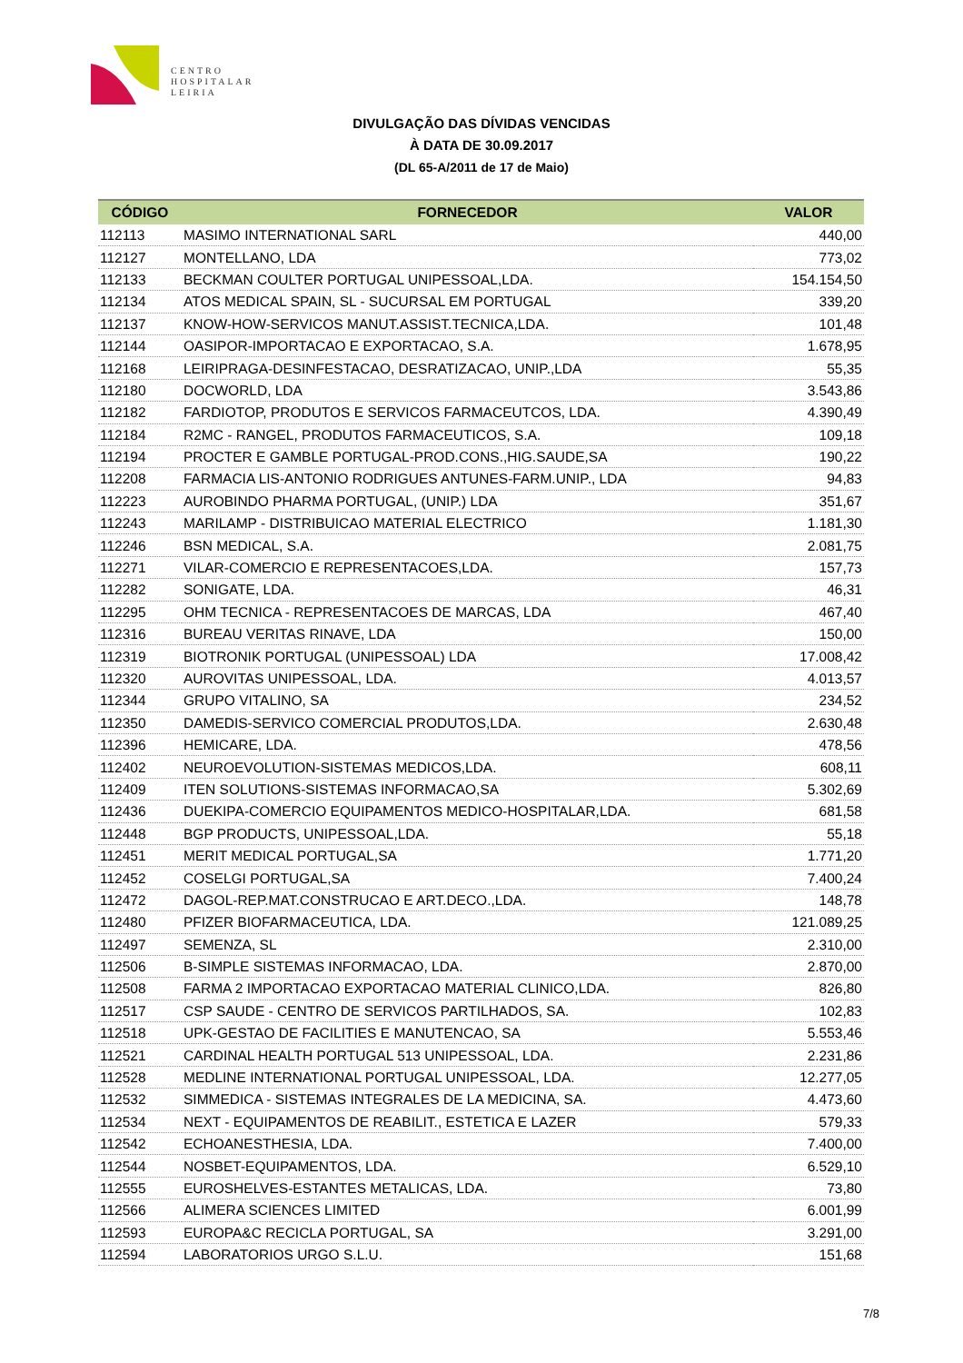CENTRO
HOSPITALAR
LEIRIA
DIVULGAÇÃO DAS DÍVIDAS VENCIDAS
À DATA DE 30.09.2017
(DL 65-A/2011 de 17 de Maio)
| CÓDIGO | FORNECEDOR | VALOR |
| --- | --- | --- |
| 112113 | MASIMO INTERNATIONAL SARL | 440,00 |
| 112127 | MONTELLANO, LDA | 773,02 |
| 112133 | BECKMAN COULTER PORTUGAL UNIPESSOAL,LDA. | 154.154,50 |
| 112134 | ATOS MEDICAL SPAIN, SL - SUCURSAL EM PORTUGAL | 339,20 |
| 112137 | KNOW-HOW-SERVICOS MANUT.ASSIST.TECNICA,LDA. | 101,48 |
| 112144 | OASIPOR-IMPORTACAO E EXPORTACAO, S.A. | 1.678,95 |
| 112168 | LEIRIPRAGA-DESINFESTACAO, DESRATIZACAO, UNIP.,LDA | 55,35 |
| 112180 | DOCWORLD, LDA | 3.543,86 |
| 112182 | FARDIOTOP, PRODUTOS E SERVICOS FARMACEUTCOS, LDA. | 4.390,49 |
| 112184 | R2MC - RANGEL, PRODUTOS FARMACEUTICOS, S.A. | 109,18 |
| 112194 | PROCTER E GAMBLE PORTUGAL-PROD.CONS.,HIG.SAUDE,SA | 190,22 |
| 112208 | FARMACIA LIS-ANTONIO RODRIGUES ANTUNES-FARM.UNIP., LDA | 94,83 |
| 112223 | AUROBINDO PHARMA PORTUGAL, (UNIP.) LDA | 351,67 |
| 112243 | MARILAMP - DISTRIBUICAO MATERIAL ELECTRICO | 1.181,30 |
| 112246 | BSN MEDICAL, S.A. | 2.081,75 |
| 112271 | VILAR-COMERCIO E REPRESENTACOES,LDA. | 157,73 |
| 112282 | SONIGATE, LDA. | 46,31 |
| 112295 | OHM TECNICA - REPRESENTACOES DE MARCAS, LDA | 467,40 |
| 112316 | BUREAU VERITAS RINAVE, LDA | 150,00 |
| 112319 | BIOTRONIK PORTUGAL (UNIPESSOAL) LDA | 17.008,42 |
| 112320 | AUROVITAS UNIPESSOAL, LDA. | 4.013,57 |
| 112344 | GRUPO VITALINO, SA | 234,52 |
| 112350 | DAMEDIS-SERVICO COMERCIAL PRODUTOS,LDA. | 2.630,48 |
| 112396 | HEMICARE, LDA. | 478,56 |
| 112402 | NEUROEVOLUTION-SISTEMAS MEDICOS,LDA. | 608,11 |
| 112409 | ITEN SOLUTIONS-SISTEMAS INFORMACAO,SA | 5.302,69 |
| 112436 | DUEKIPA-COMERCIO EQUIPAMENTOS MEDICO-HOSPITALAR,LDA. | 681,58 |
| 112448 | BGP PRODUCTS, UNIPESSOAL,LDA. | 55,18 |
| 112451 | MERIT MEDICAL PORTUGAL,SA | 1.771,20 |
| 112452 | COSELGI PORTUGAL,SA | 7.400,24 |
| 112472 | DAGOL-REP.MAT.CONSTRUCAO E ART.DECO.,LDA. | 148,78 |
| 112480 | PFIZER BIOFARMACEUTICA, LDA. | 121.089,25 |
| 112497 | SEMENZA, SL | 2.310,00 |
| 112506 | B-SIMPLE SISTEMAS INFORMACAO, LDA. | 2.870,00 |
| 112508 | FARMA 2 IMPORTACAO EXPORTACAO MATERIAL CLINICO,LDA. | 826,80 |
| 112517 | CSP SAUDE - CENTRO DE SERVICOS PARTILHADOS, SA. | 102,83 |
| 112518 | UPK-GESTAO DE FACILITIES E MANUTENCAO, SA | 5.553,46 |
| 112521 | CARDINAL HEALTH PORTUGAL 513 UNIPESSOAL, LDA. | 2.231,86 |
| 112528 | MEDLINE INTERNATIONAL PORTUGAL UNIPESSOAL, LDA. | 12.277,05 |
| 112532 | SIMMEDICA - SISTEMAS INTEGRALES DE LA MEDICINA, SA. | 4.473,60 |
| 112534 | NEXT - EQUIPAMENTOS DE REABILIT., ESTETICA E LAZER | 579,33 |
| 112542 | ECHOANESTHESIA, LDA. | 7.400,00 |
| 112544 | NOSBET-EQUIPAMENTOS, LDA. | 6.529,10 |
| 112555 | EUROSHELVES-ESTANTES METALICAS, LDA. | 73,80 |
| 112566 | ALIMERA SCIENCES LIMITED | 6.001,99 |
| 112593 | EUROPA&C RECICLA PORTUGAL, SA | 3.291,00 |
| 112594 | LABORATORIOS URGO S.L.U. | 151,68 |
7/8